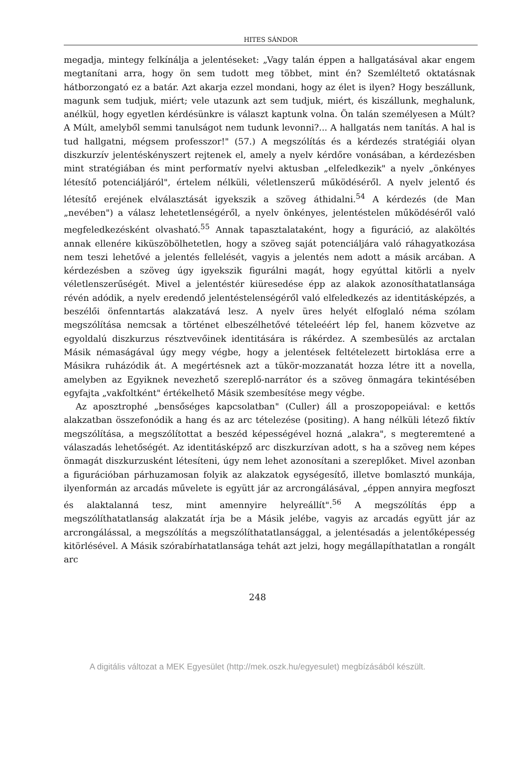HITES SÁNDOR
megadja, mintegy felkínálja a jelentéseket: „Vagy talán éppen a hallgatásával akar engem megtanítani arra, hogy ön sem tudott meg többet, mint én? Szemléltető oktatásnak hátborzongató ez a batár. Azt akarja ezzel mondani, hogy az élet is ilyen? Hogy beszállunk, magunk sem tudjuk, miért; vele utazunk azt sem tudjuk, miért, és kiszállunk, meghalunk, anélkül, hogy egyetlen kérdésünkre is választ kaptunk volna. Ön talán személyesen a Múlt? A Múlt, amelyből semmi tanulságot nem tudunk levonni?... A hallgatás nem tanítás. A hal is tud hallgatni, mégsem professzor!" (57.) A megszólítás és a kérdezés stratégiái olyan diszkurzív jelentéskényszert rejtenek el, amely a nyelv kérdőre vonásában, a kérdezésben mint stratégiában és mint performatív nyelvi aktusban „elfeledkezik" a nyelv „önkényes létesítő potenciáljáról", értelem nélküli, véletlenszerű működéséről. A nyelv jelentő és létesítő erejének elválasztását igyekszik a szöveg áthidalni.<sup>54</sup> A kérdezés (de Man „nevében") a válasz lehetetlenségéről, a nyelv önkényes, jelentéstelen működéséről való megfeledkezésként olvasható.<sup>55</sup> Annak tapasztalataként, hogy a figuráció, az alaköltés annak ellenére kiküszöbölhetetlen, hogy a szöveg saját potenciáljára való ráhagyatkozása nem teszi lehetővé a jelentés fellelését, vagyis a jelentés nem adott a másik arcában. A kérdezésben a szöveg úgy igyekszik figurálni magát, hogy egyúttal kitörli a nyelv véletlenszerűségét. Mivel a jelentéstér kiüresedése épp az alakok azonosíthatatlansága révén adódik, a nyelv eredendő jelentéstelenségéről való elfeledkezés az identitásképzés, a beszélői önfenntartás alakzatává lesz. A nyelv üres helyét elfoglaló néma szólam megszólítása nemcsak a történet elbeszélhetővé tételeéért lép fel, hanem közvetve az egyoldalú diszkurzus résztvevőinek identitására is rákérdez. A szembesülés az arctalan Másik némaságával úgy megy végbe, hogy a jelentések feltételezett birtoklása erre a Másikra ruházódik át. A megértésnek azt a tükör-mozzanatát hozza létre itt a novella, amelyben az Egyiknek nevezhető szereplő-narrátor és a szöveg önmagára tekintésében egyfajta „vakfoltként" értékelhető Másik szembesítése megy végbe.
Az aposztrophé „bensőséges kapcsolatban" (Culler) áll a proszopopeiával: e kettős alakzatban összefonódik a hang és az arc tételezése (positing). A hang nélküli létező fiktív megszólítása, a megszólítottat a beszéd képességével hozná „alakra", s megteremtené a válaszadás lehetőségét. Az identitásképző arc diszkurzívan adott, s ha a szöveg nem képes önmagát diszkurzusként létesíteni, úgy nem lehet azonosítani a szereplőket. Mivel azonban a figurációban párhuzamosan folyik az alakzatok egységesítő, illetve bomlasztó munkája, ilyenformán az arcadás művelete is együtt jár az arcrongálásával, „éppen annyira megfoszt és alaktalanná tesz, mint amennyire helyreállít".<sup>56</sup> A megszólítás épp a megszólíthatatlanság alakzatát írja be a Másik jelébe, vagyis az arcadás együtt jár az arcrongálással, a megszólítás a megszólíthatatlansággal, a jelentésadás a jelentőképesség kitörlésével. A Másik szórabírhatatlansága tehát azt jelzi, hogy megállapíthatatlan a rongált arc
248
A digitális változat a MEK Egyesület (http://mek.oszk.hu/egyesulet) megbízásából készült.